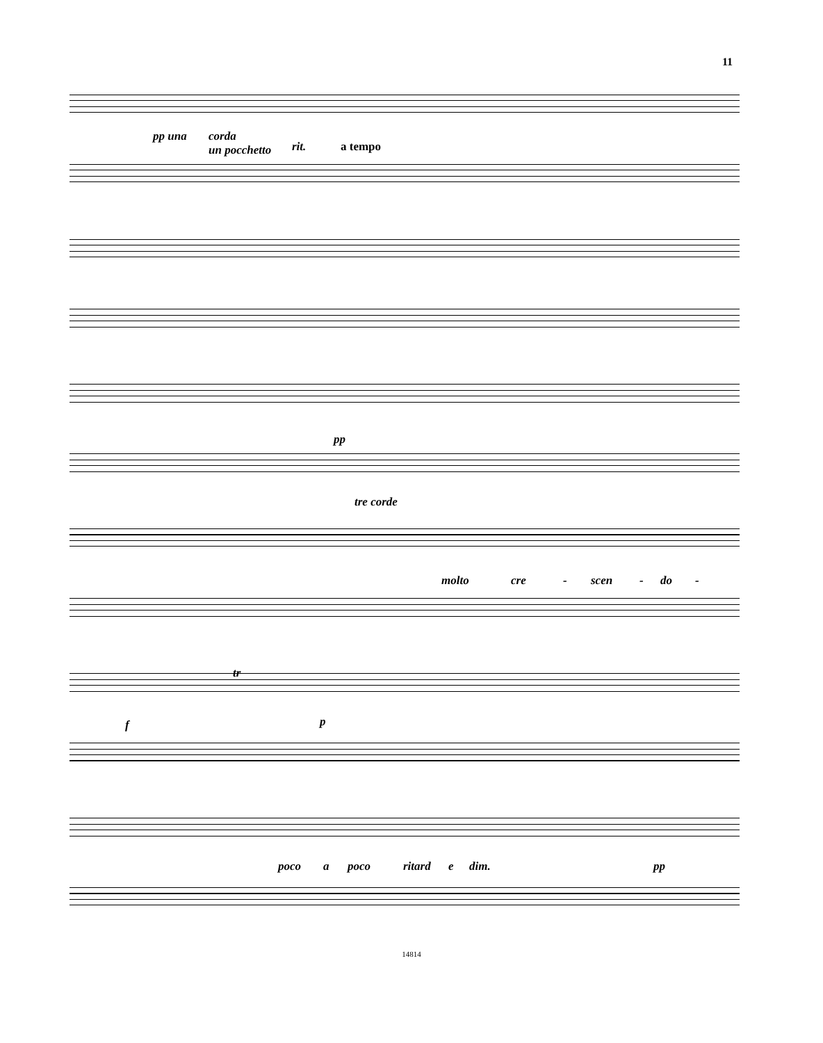11
pp una
corda
un pocchetto
rit. a tempo
pp
tre corde
molto cre - scen - do -
f p
tr
poco a poco ritard e dim. pp
14814